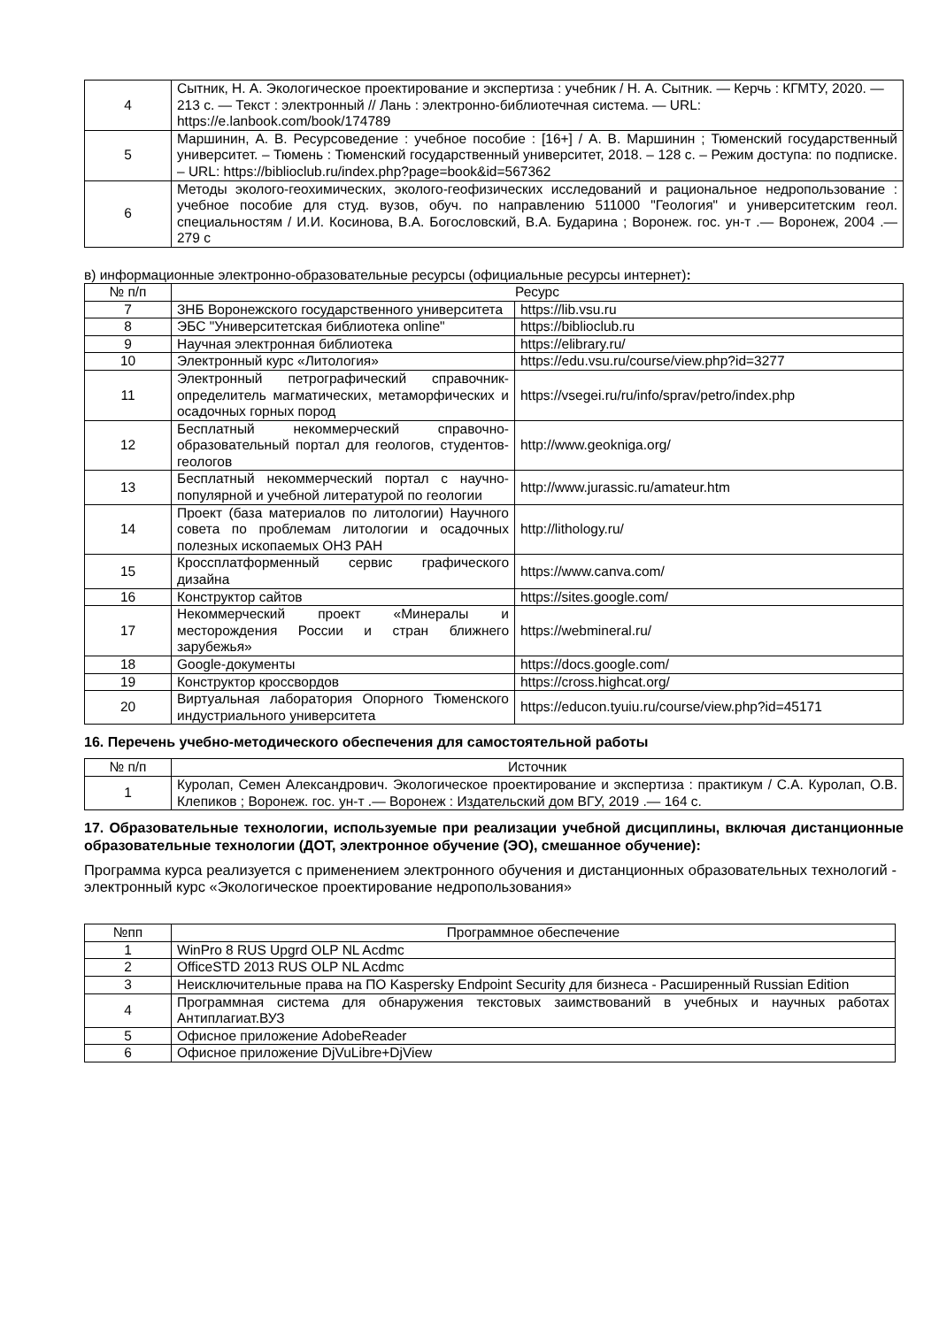| 4 | Сытник, Н. А. Экологическое проектирование и экспертиза : учебник / Н. А. Сытник. — Керчь : КГМТУ, 2020. — 213 с. — Текст : электронный // Лань : электронно-библиотечная система. — URL: https://e.lanbook.com/book/174789 |
| 5 | Маршинин, А. В. Ресурсоведение : учебное пособие : [16+] / А. В. Маршинин ; Тюменский государственный университет. – Тюмень : Тюменский государственный университет, 2018. – 128 с. – Режим доступа: по подписке. – URL: https://biblioclub.ru/index.php?page=book&id=567362 |
| 6 | Методы эколого-геохимических, эколого-геофизических исследований и рациональное недропользование : учебное пособие для студ. вузов, обуч. по направлению 511000 "Геология" и университетским геол. специальностям / И.И. Косинова, В.А. Богословский, В.А. Бударина ; Воронеж. гос. ун-т .— Воронеж, 2004 .— 279 с |
в) информационные электронно-образовательные ресурсы (официальные ресурсы интернет):
| № п/п | Ресурс | |
| --- | --- | --- |
| 7 | ЗНБ Воронежского государственного университета | https://lib.vsu.ru |
| 8 | ЭБС "Университетская библиотека online" | https://biblioclub.ru |
| 9 | Научная электронная библиотека | https://elibrary.ru/ |
| 10 | Электронный курс «Литология» | https://edu.vsu.ru/course/view.php?id=3277 |
| 11 | Электронный петрографический справочник-определитель магматических, метаморфических и осадочных горных пород | https://vsegei.ru/ru/info/sprav/petro/index.php |
| 12 | Бесплатный некоммерческий справочно-образовательный портал для геологов, студентов-геологов | http://www.geokniga.org/ |
| 13 | Бесплатный некоммерческий портал с научно-популярной и учебной литературой по геологии | http://www.jurassic.ru/amateur.htm |
| 14 | Проект (база материалов по литологии) Научного совета по проблемам литологии и осадочных полезных ископаемых ОНЗ РАН | http://lithology.ru/ |
| 15 | Кроссплатформенный сервис графического дизайна | https://www.canva.com/ |
| 16 | Конструктор сайтов | https://sites.google.com/ |
| 17 | Некоммерческий проект «Минералы и месторождения России и стран ближнего зарубежья» | https://webmineral.ru/ |
| 18 | Google-документы | https://docs.google.com/ |
| 19 | Конструктор кроссвордов | https://cross.highcat.org/ |
| 20 | Виртуальная лаборатория Опорного Тюменского индустриального университета | https://educon.tyuiu.ru/course/view.php?id=45171 |
16. Перечень учебно-методического обеспечения для самостоятельной работы
| № п/п | Источник |
| --- | --- |
| 1 | Куролап, Семен Александрович. Экологическое проектирование и экспертиза : практикум / С.А. Куролап, О.В. Клепиков ; Воронеж. гос. ун-т .— Воронеж : Издательский дом ВГУ, 2019 .— 164 с. |
17. Образовательные технологии, используемые при реализации учебной дисциплины, включая дистанционные образовательные технологии (ДОТ, электронное обучение (ЭО), смешанное обучение):
Программа курса реализуется с применением электронного обучения и дистанционных образовательных технологий - электронный курс «Экологическое проектирование недропользования»
| №пп | Программное обеспечение |
| --- | --- |
| 1 | WinPro 8 RUS Upgrd OLP NL Acdmc |
| 2 | OfficeSTD 2013 RUS OLP NL Acdmc |
| 3 | Неисключительные права на ПО Kaspersky Endpoint Security для бизнеса - Расширенный Russian Edition |
| 4 | Программная система для обнаружения текстовых заимствований в учебных и научных работах Антиплагиат.ВУЗ |
| 5 | Офисное приложение AdobeReader |
| 6 | Офисное приложение DjVuLibre+DjView |